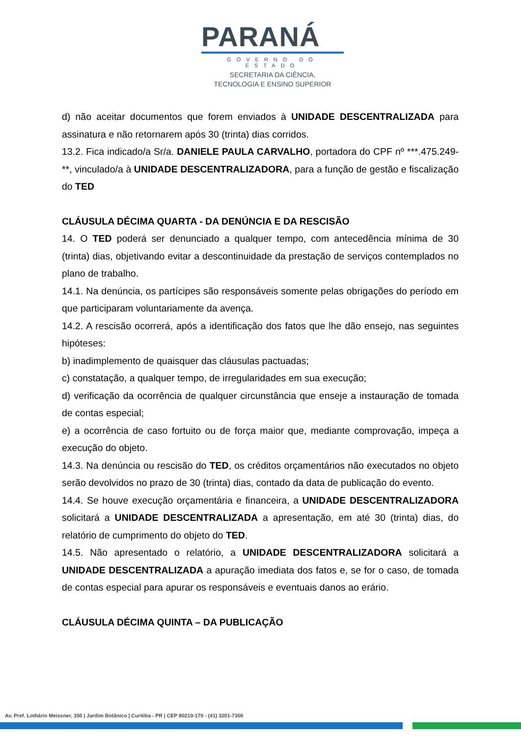PARANÁ
GOVERNO DO ESTADO
SECRETARIA DA CIÊNCIA,
TECNOLOGIA E ENSINO SUPERIOR
d) não aceitar documentos que forem enviados à UNIDADE DESCENTRALIZADA para assinatura e não retornarem após 30 (trinta) dias corridos.
13.2. Fica indicado/a Sr/a. DANIELE PAULA CARVALHO, portadora do CPF nº ***.475.249-**, vinculado/a à UNIDADE DESCENTRALIZADORA, para a função de gestão e fiscalização do TED
CLÁUSULA DÉCIMA QUARTA - DA DENÚNCIA E DA RESCISÃO
14. O TED poderá ser denunciado a qualquer tempo, com antecedência mínima de 30 (trinta) dias, objetivando evitar a descontinuidade da prestação de serviços contemplados no plano de trabalho.
14.1. Na denúncia, os partícipes são responsáveis somente pelas obrigações do período em que participaram voluntariamente da avença.
14.2. A rescisão ocorrerá, após a identificação dos fatos que lhe dão ensejo, nas seguintes hipóteses:
b) inadimplemento de quaisquer das cláusulas pactuadas;
c) constatação, a qualquer tempo, de irregularidades em sua execução;
d) verificação da ocorrência de qualquer circunstância que enseje a instauração de tomada de contas especial;
e) a ocorrência de caso fortuito ou de força maior que, mediante comprovação, impeça a execução do objeto.
14.3. Na denúncia ou rescisão do TED, os créditos orçamentários não executados no objeto serão devolvidos no prazo de 30 (trinta) dias, contado da data de publicação do evento.
14.4. Se houve execução orçamentária e financeira, a UNIDADE DESCENTRALIZADORA solicitará a UNIDADE DESCENTRALIZADA a apresentação, em até 30 (trinta) dias, do relatório de cumprimento do objeto do TED.
14.5. Não apresentado o relatório, a UNIDADE DESCENTRALIZADORA solicitará a UNIDADE DESCENTRALIZADA a apuração imediata dos fatos e, se for o caso, de tomada de contas especial para apurar os responsáveis e eventuais danos ao erário.
CLÁUSULA DÉCIMA QUINTA – DA PUBLICAÇÃO
Av. Pref. Lothário Meissner, 350 | Jardim Botânico | Curitiba - PR | CEP 80210-170 - (41) 3201-7300